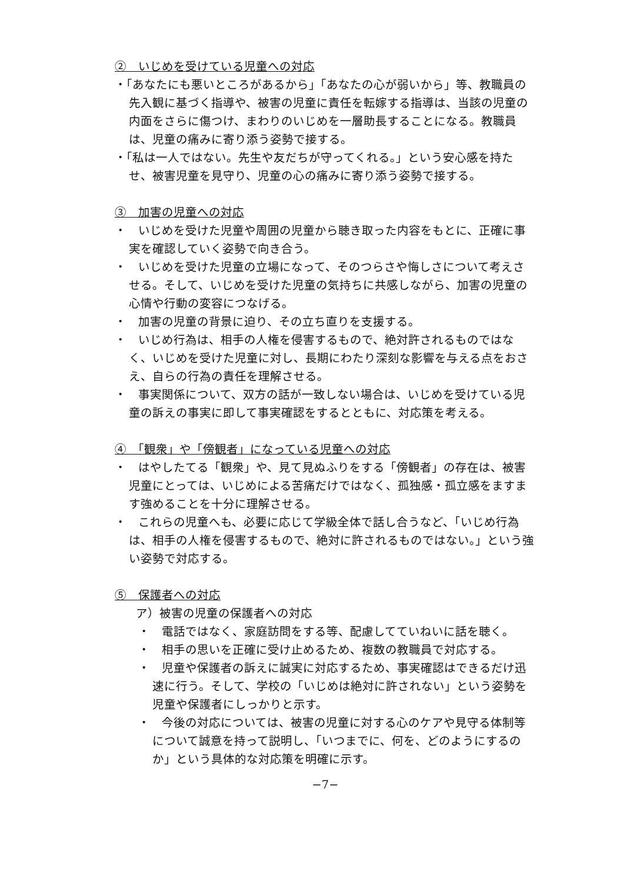②　いじめを受けている児童への対応
・「あなたにも悪いところがあるから」「あなたの心が弱いから」等、教職員の先入観に基づく指導や、被害の児童に責任を転嫁する指導は、当該の児童の内面をさらに傷つけ、まわりのいじめを一層助長することになる。教職員は、児童の痛みに寄り添う姿勢で接する。
・「私は一人ではない。先生や友だちが守ってくれる。」という安心感を持たせ、被害児童を見守り、児童の心の痛みに寄り添う姿勢で接する。
③　加害の児童への対応
・　いじめを受けた児童や周囲の児童から聴き取った内容をもとに、正確に事実を確認していく姿勢で向き合う。
・　いじめを受けた児童の立場になって、そのつらさや悔しさについて考えさせる。そして、いじめを受けた児童の気持ちに共感しながら、加害の児童の心情や行動の変容につなげる。
・　加害の児童の背景に迫り、その立ち直りを支援する。
・　いじめ行為は、相手の人権を侵害するもので、絶対許されるものではなく、いじめを受けた児童に対し、長期にわたり深刻な影響を与える点をおさえ、自らの行為の責任を理解させる。
・　事実関係について、双方の話が一致しない場合は、いじめを受けている児童の訴えの事実に即して事実確認をするとともに、対応策を考える。
④　「観衆」や「傍観者」になっている児童への対応
・　はやしたてる「観衆」や、見て見ぬふりをする「傍観者」の存在は、被害児童にとっては、いじめによる苦痛だけではなく、孤独感・孤立感をますます強めることを十分に理解させる。
・　これらの児童へも、必要に応じて学級全体で話し合うなど、「いじめ行為は、相手の人権を侵害するもので、絶対に許されるものではない。」という強い姿勢で対応する。
⑤　保護者への対応
ア）被害の児童の保護者への対応
・　電話ではなく、家庭訪問をする等、配慮してていねいに話を聴く。
・　相手の思いを正確に受け止めるため、複数の教職員で対応する。
・　児童や保護者の訴えに誠実に対応するため、事実確認はできるだけ迅速に行う。そして、学校の「いじめは絶対に許されない」という姿勢を児童や保護者にしっかりと示す。
・　今後の対応については、被害の児童に対する心のケアや見守る体制等について誠意を持って説明し、「いつまでに、何を、どのようにするのか」という具体的な対応策を明確に示す。
−7−